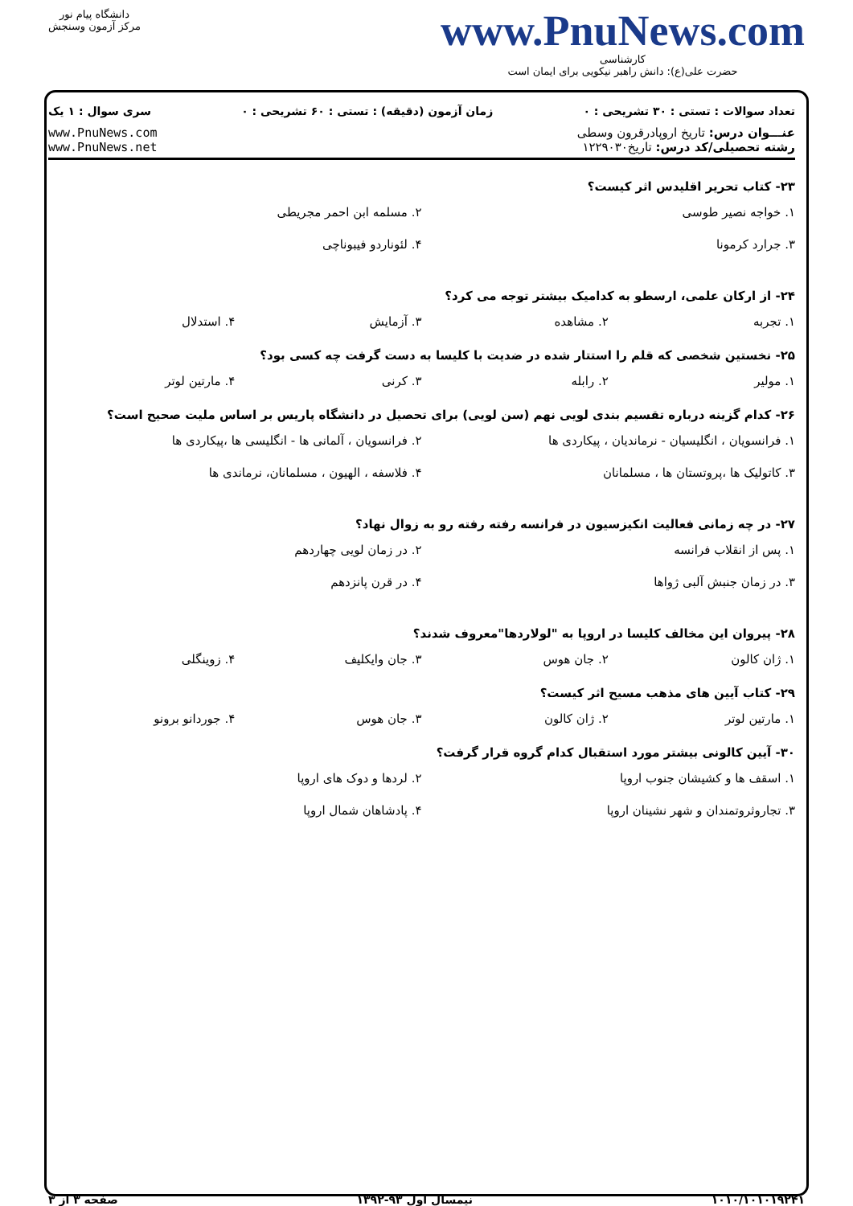دانشگاه پیام نور
مرکز آزمون وسنجش
www.PnuNews.com
کارشناسی
حضرت علی(ع): دانش راهبر نیکویی برای ایمان است
تعداد سوالات : تستی : ۳۰ تشریحی : ۰ زمان آزمون (دقیقه) : تستی : ۶۰ تشریحی : ۰ سری سوال : ۱ یک
عنـــوان درس: تاریخ اروپادرقرون وسطی
رشته تحصیلی/کد درس: تاریخ۱۲۲۹۰۳۰
www.PnuNews.com
www.PnuNews.net
۲۳- کتاب تحریر اقلیدس اثر کیست؟
۱. خواجه نصیر طوسی ۲. مسلمه ابن احمر مجریطی ۳. جرارد کرمونا ۴. لئوناردو فیبوناچی
۲۴- از ارکان علمی، ارسطو به کدامیک بیشتر توجه می کرد؟
۱. تجربه ۲. مشاهده ۳. آزمایش ۴. استدلال
۲۵- نخستین شخصی که قلم را استتار شده در ضدیت با کلیسا به دست گرفت چه کسی بود؟
۱. مولیر ۲. رابله ۳. کرنی ۴. مارتین لوتر
۲۶- کدام گزینه درباره تقسیم بندی لویی نهم (سن لویی) برای تحصیل در دانشگاه پاریس بر اساس ملیت صحیح است؟
۱. فرانسویان ، انگلیسیان - نرماندیان ، پیکاردی ها ۲. فرانسویان ، آلمانی ها - انگلیسی ها ،پیکاردی ها ۳. کاتولیک ها ،پروتستان ها ، مسلمانان ۴. فلاسفه ، الهیون ، مسلمانان، نرماندی ها
۲۷- در چه زمانی فعالیت انکیزسیون در فرانسه رفته رفته رو به زوال نهاد؟
۱. پس از انقلاب فرانسه ۲. در زمان لویی چهاردهم ۳. در زمان جنبش آلبی ژواها ۴. در قرن پانزدهم
۲۸- پیروان این مخالف کلیسا در اروپا به "لولاردها"معروف شدند؟
۱. ژان کالون ۲. جان هوس ۳. جان وایکلیف ۴. زوینگلی
۲۹- کتاب آیین های مذهب مسیح اثر کیست؟
۱. مارتین لوتر ۲. ژان کالون ۳. جان هوس ۴. جوردانو برونو
۳۰- آیین کالونی بیشتر مورد استقبال کدام گروه قرار گرفت؟
۱. اسقف ها و کشیشان جنوب اروپا ۲. لردها و دوک های اروپا ۳. تجاروثروتمندان و شهر نشینان اروپا ۴. پادشاهان شمال اروپا
۱۰۱۰/۱۰۱۰۱۹۲۴۱ نیمسال اول ۹۳-۱۳۹۲ صفحه ۳ از ۳